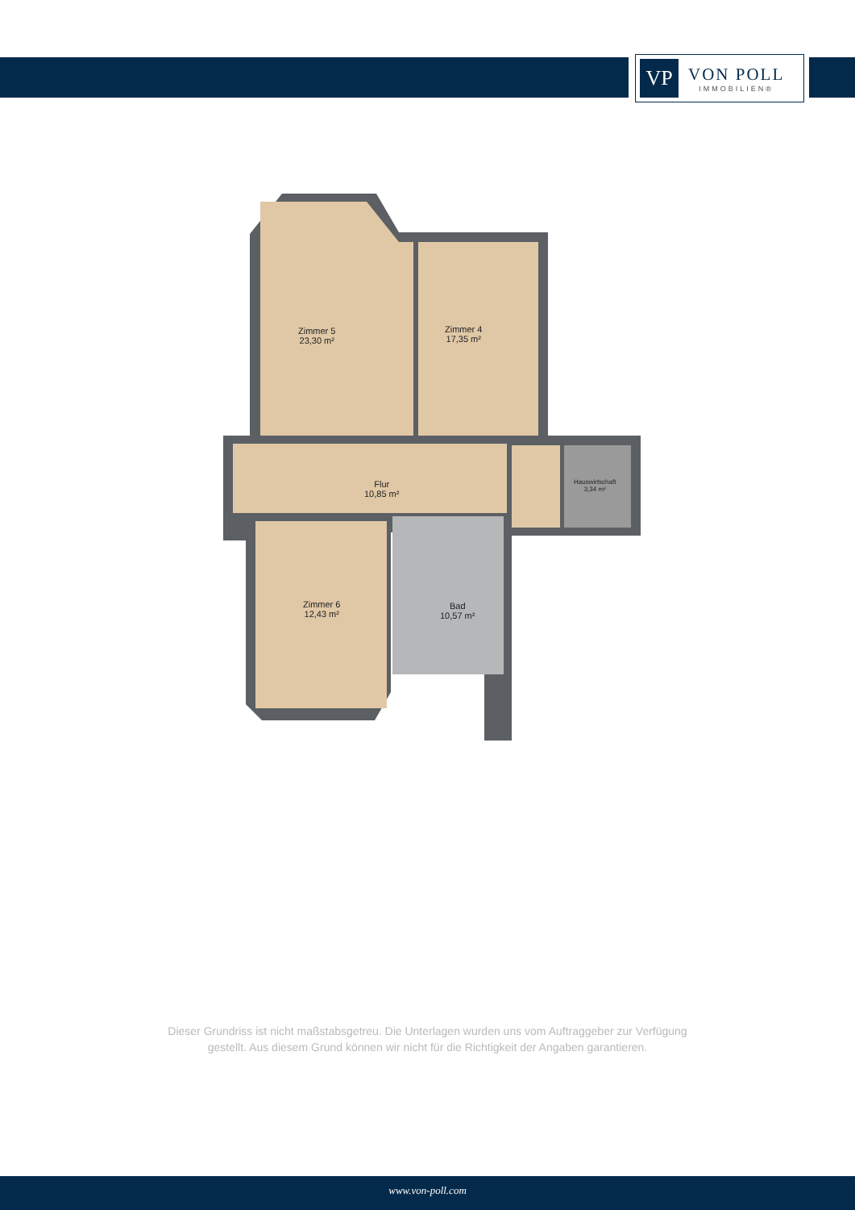VP
VON POLL
IMMOBILIEN®
Zimmer 5
23,30 m²
Zimmer 4
17,35 m²
Flur
10,85 m²
Hauswirtschaft
3,34 m²
Zimmer 6
12,43 m²
Bad
10,57 m²
Dieser Grundriss ist nicht maßstabsgetreu. Die Unterlagen wurden uns vom Auftraggeber zur Verfügung gestellt. Aus diesem Grund können wir nicht für die Richtigkeit der Angaben garantieren.
www.von-poll.com